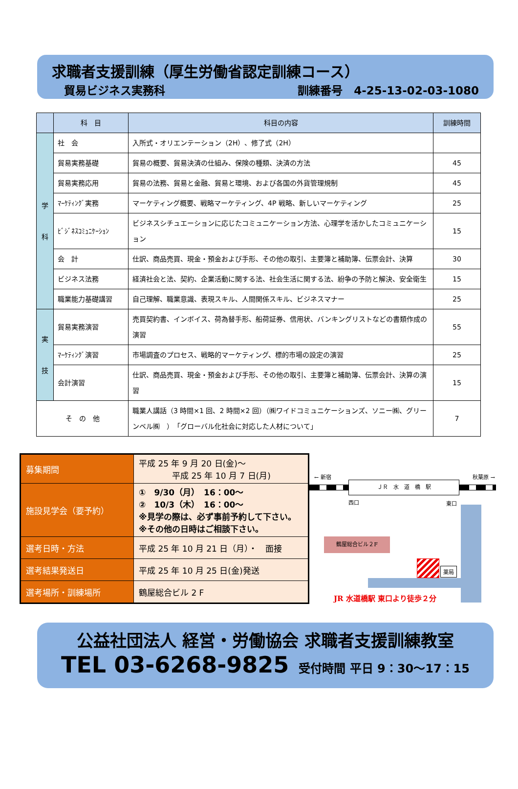求職者支援訓練（厚生労働省認定訓練コース）
貿易ビジネス実務科 訓練番号　4-25-13-02-03-1080
| | 科 目 | 科目の内容 | 訓練時間 |
| --- | --- | --- | --- |
| 学 科 | 社 会 | 入所式・オリエンテーション（2H）、修了式（2H） | |
| | 貿易実務基礎 | 貿易の概要、貿易決済の仕組み、保険の種類、決済の方法 | 45 |
| | 貿易実務応用 | 貿易の法務、貿易と金融、貿易と環境、および各国の外貨管理規制 | 45 |
| | ﾏｰｹﾃｨﾝｸﾞ実務 | マーケティング概要、戦略マーケティング、4P 戦略、新しいマーケティング | 25 |
| | ﾋﾞｼﾞﾈｽｺﾐｭﾆｹｰｼｮﾝ | ビジネスシチュエーションに応じたコミュニケーション方法、心理学を活かしたコミュニケーション | 15 |
| | 会 計 | 仕訳、商品売買、現金・預金および手形、その他の取引、主要簿と補助簿、伝票会計、決算 | 30 |
| | ビジネス法務 | 経済社会と法、契約、企業活動に関する法、社会生活に関する法、紛争の予防と解決、安全衛生 | 15 |
| | 職業能力基礎講習 | 自己理解、職業意識、表現スキル、人間関係スキル、ビジネスマナー | 25 |
| 実 技 | 貿易実務演習 | 売買契約書、インボイス、荷為替手形、船荷証券、信用状、バンキングリストなどの書類作成の演習 | 55 |
| | ﾏｰｹﾃｨﾝｸﾞ演習 | 市場調査のプロセス、戦略的マーケティング、標的市場の設定の演習 | 25 |
| | 会計演習 | 仕訳、商品売買、現金・預金および手形、その他の取引、主要簿と補助簿、伝票会計、決算の演習 | 15 |
| そ の 他 | | 職業人講話（3 時間×1 回、2 時間×2 回）（㈱ワイドコミュニケーションズ、ソニー㈱、グリーンベル㈱ ） 「グローバル化社会に対応した人材について」 | 7 |
| 募集期間 | 平成 25 年 9 月 20 日(金)～ 平成 25 年 10 月 7 日(月) |
| 施設見学会（要予約） | ① 9/30（月） 16：00～ ② 10/3（木） 16：00～ ※見学の際は、必ず事前予約して下さい。 ※その他の日時はご相談下さい。 |
| 選考日時・方法 | 平成 25 年 10 月 21 日（月）・ 面接 |
| 選考結果発送日 | 平成 25 年 10 月 25 日(金)発送 |
| 選考場所・訓練場所 | 鶴屋総合ビル 2 F |
← 新宿 秋葉原 →
ＪＲ　水　道　橋　駅
西口 東口
鶴屋総合ビル２F
薬局
JR 水道橋駅 東口より徒歩２分
公益社団法人 経営・労働協会 求職者支援訓練教室
TEL 03-6268-9825 受付時間 平日 9：30～17：15